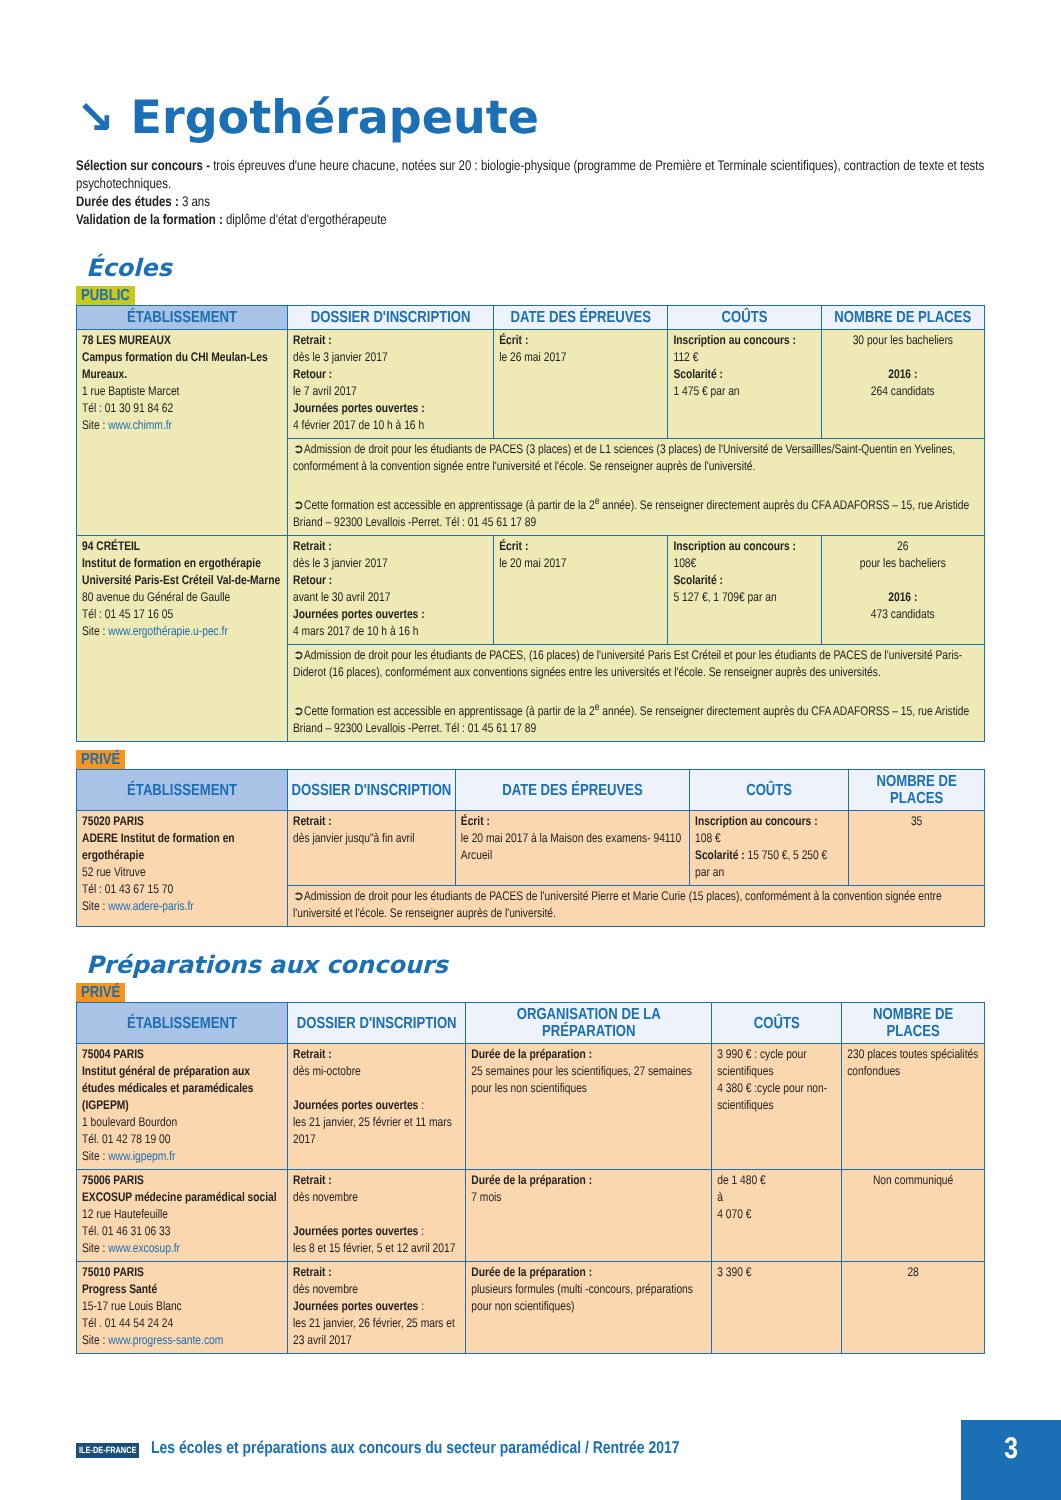↘ Ergothérapeute
Sélection sur concours - trois épreuves d'une heure chacune, notées sur 20 : biologie-physique (programme de Première et Terminale scientifiques), contraction de texte et tests psychotechniques.
Durée des études : 3 ans
Validation de la formation : diplôme d'état d'ergothérapeute
Écoles
PUBLIC
| ÉTABLISSEMENT | DOSSIER D'INSCRIPTION | DATE DES ÉPREUVES | COÛTS | NOMBRE DE PLACES |
| --- | --- | --- | --- | --- |
| 78 LES MUREAUX Campus formation du CHI Meulan-Les Mureaux. 1 rue Baptiste Marcet Tél : 01 30 91 84 62 Site : www.chimm.fr | Retrait : dès le 3 janvier 2017 Retour : le 7 avril 2017 Journées portes ouvertes : 4 février 2017 de 10 h à 16 h | Écrit : le 26 mai 2017 | Inscription au concours : 112 € Scolarité : 1 475 € par an | 30 pour les bacheliers 2016 : 264 candidats |
| | ➲Admission de droit pour les étudiants de PACES (3 places) et de L1 sciences (3 places) de l'Université de Versaillles/Saint-Quentin en Yvelines, conformément à la convention signée entre l'université et l'école. Se renseigner auprès de l'université. ➲Cette formation est accessible en apprentissage (à partir de la 2<sup>e</sup> année). Se renseigner directement auprès du CFA ADAFORSS – 15, rue Aristide Briand – 92300 Levallois -Perret. Tél : 01 45 61 17 89 | | | |
| 94 CRÉTEIL Institut de formation en ergothérapie Université Paris-Est Créteil Val-de-Marne 80 avenue du Général de Gaulle Tél : 01 45 17 16 05 Site : www.ergothérapie.u-pec.fr | Retrait : dès le 3 janvier 2017 Retour : avant le 30 avril 2017 Journées portes ouvertes : 4 mars 2017 de 10 h à 16 h | Écrit : le 20 mai 2017 | Inscription au concours : 108€ Scolarité : 5 127 €, 1 709€ par an | 26 pour les bacheliers 2016 : 473 candidats |
| | ➲Admission de droit pour les étudiants de PACES, (16 places) de l'université Paris Est Créteil et pour les étudiants de PACES de l'université Paris-Diderot (16 places), conformément aux conventions signées entre les universités et l'école. Se renseigner auprès des universités. ➲Cette formation est accessible en apprentissage (à partir de la 2<sup>e</sup> année). Se renseigner directement auprès du CFA ADAFORSS – 15, rue Aristide Briand – 92300 Levallois -Perret. Tél : 01 45 61 17 89 | | | |
PRIVÉ
| ÉTABLISSEMENT | DOSSIER D'INSCRIPTION | DATE DES ÉPREUVES | COÛTS | NOMBRE DE PLACES |
| --- | --- | --- | --- | --- |
| 75020 PARIS ADERE Institut de formation en ergothérapie 52 rue Vitruve Tél : 01 43 67 15 70 Site : www.adere-paris.fr | Retrait : dès janvier jusqu"à fin avril | Écrit : le 20 mai 2017 à la Maison des examens- 94110 Arcueil | Inscription au concours : 108 € Scolarité : 15 750 €, 5 250 € par an | 35 |
| | ➲Admission de droit pour les étudiants de PACES de l'université Pierre et Marie Curie (15 places), conformément à la convention signée entre l'université et l'école. Se renseigner auprès de l'université. | | | |
Préparations aux concours
PRIVÉ
| ÉTABLISSEMENT | DOSSIER D'INSCRIPTION | ORGANISATION DE LA PRÉPARATION | COÛTS | NOMBRE DE PLACES |
| --- | --- | --- | --- | --- |
| 75004 PARIS Institut général de préparation aux études médicales et paramédicales (IGPEPM) 1 boulevard Bourdon Tél. 01 42 78 19 00 Site : www.igpepm.fr | Retrait : dès mi-octobre Journées portes ouvertes : les 21 janvier, 25 février et 11 mars 2017 | Durée de la préparation : 25 semaines pour les scientifiques, 27 semaines pour les non scientifiques | 3 990 € : cycle pour scientifiques 4 380 € :cycle pour non-scientifiques | 230 places toutes spécialités confondues |
| 75006 PARIS EXCOSUP médecine paramédical social 12 rue Hautefeuille Tél. 01 46 31 06 33 Site : www.excosup.fr | Retrait : dès novembre Journées portes ouvertes : les 8 et 15 février, 5 et 12 avril 2017 | Durée de la préparation : 7 mois | de 1 480 € à 4 070 € | Non communiqué |
| 75010 PARIS Progress Santé 15-17 rue Louis Blanc Tél . 01 44 54 24 24 Site : www.progress-sante.com | Retrait : dès novembre Journées portes ouvertes : les 21 janvier, 26 février, 25 mars et 23 avril 2017 | Durée de la préparation : plusieurs formules (multi -concours, préparations pour non scientifiques) | 3 390 € | 28 |
ILE-DE-FRANCE Les écoles et préparations aux concours du secteur paramédical / Rentrée 2017
3